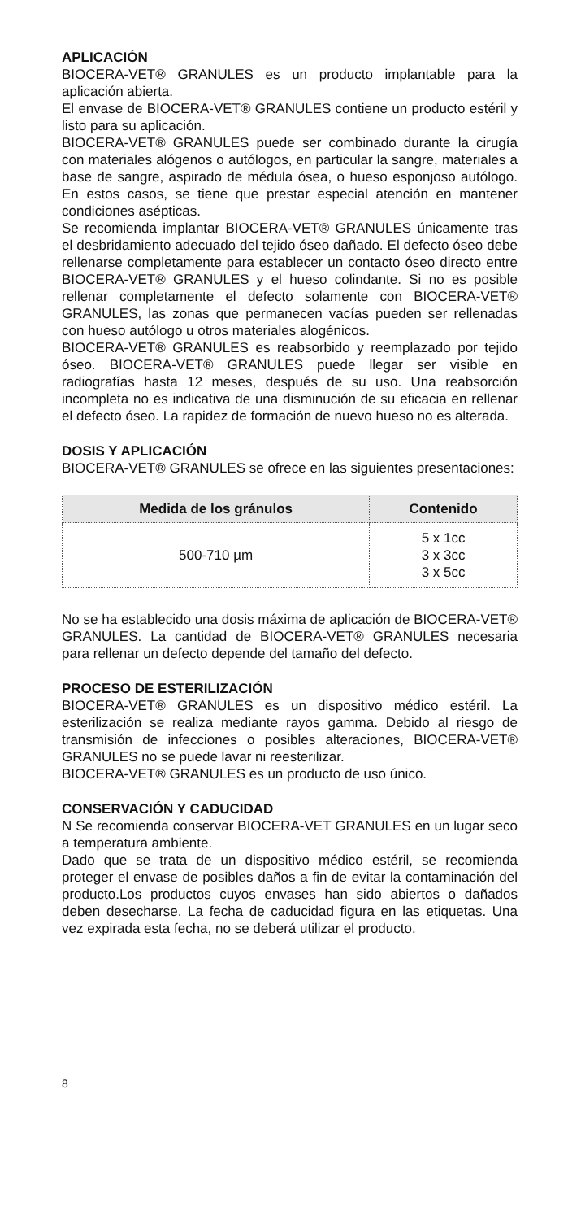APLICACIÓN
BIOCERA-VET® GRANULES es un producto implantable para la aplicación abierta.
El envase de BIOCERA-VET® GRANULES contiene un producto estéril y listo para su aplicación.
BIOCERA-VET® GRANULES puede ser combinado durante la cirugía con materiales alógenos o autólogos, en particular la sangre, materiales a base de sangre, aspirado de médula ósea, o hueso esponjoso autólogo. En estos casos, se tiene que prestar especial atención en mantener condiciones asépticas.
Se recomienda implantar BIOCERA-VET® GRANULES únicamente tras el desbridamiento adecuado del tejido óseo dañado. El defecto óseo debe rellenarse completamente para establecer un contacto óseo directo entre BIOCERA-VET® GRANULES y el hueso colindante. Si no es posible rellenar completamente el defecto solamente con BIOCERA-VET® GRANULES, las zonas que permanecen vacías pueden ser rellenadas con hueso autólogo u otros materiales alogénicos.
BIOCERA-VET® GRANULES es reabsorbido y reemplazado por tejido óseo. BIOCERA-VET® GRANULES puede llegar ser visible en radiografías hasta 12 meses, después de su uso. Una reabsorción incompleta no es indicativa de una disminución de su eficacia en rellenar el defecto óseo. La rapidez de formación de nuevo hueso no es alterada.
DOSIS Y APLICACIÓN
BIOCERA-VET® GRANULES se ofrece en las siguientes presentaciones:
| Medida de los gránulos | Contenido |
| --- | --- |
| 500-710 µm | 5 x 1cc 3 x 3cc 3 x 5cc |
No se ha establecido una dosis máxima de aplicación de BIOCERA-VET® GRANULES. La cantidad de BIOCERA-VET® GRANULES necesaria para rellenar un defecto depende del tamaño del defecto.
PROCESO DE ESTERILIZACIÓN
BIOCERA-VET® GRANULES es un dispositivo médico estéril. La esterilización se realiza mediante rayos gamma. Debido al riesgo de transmisión de infecciones o posibles alteraciones, BIOCERA-VET® GRANULES no se puede lavar ni reesterilizar.
BIOCERA-VET® GRANULES es un producto de uso único.
CONSERVACIÓN Y CADUCIDAD
N Se recomienda conservar BIOCERA-VET GRANULES en un lugar seco a temperatura ambiente.
Dado que se trata de un dispositivo médico estéril, se recomienda proteger el envase de posibles daños a fin de evitar la contaminación del producto.Los productos cuyos envases han sido abiertos o dañados deben desecharse. La fecha de caducidad figura en las etiquetas. Una vez expirada esta fecha, no se deberá utilizar el producto.
8